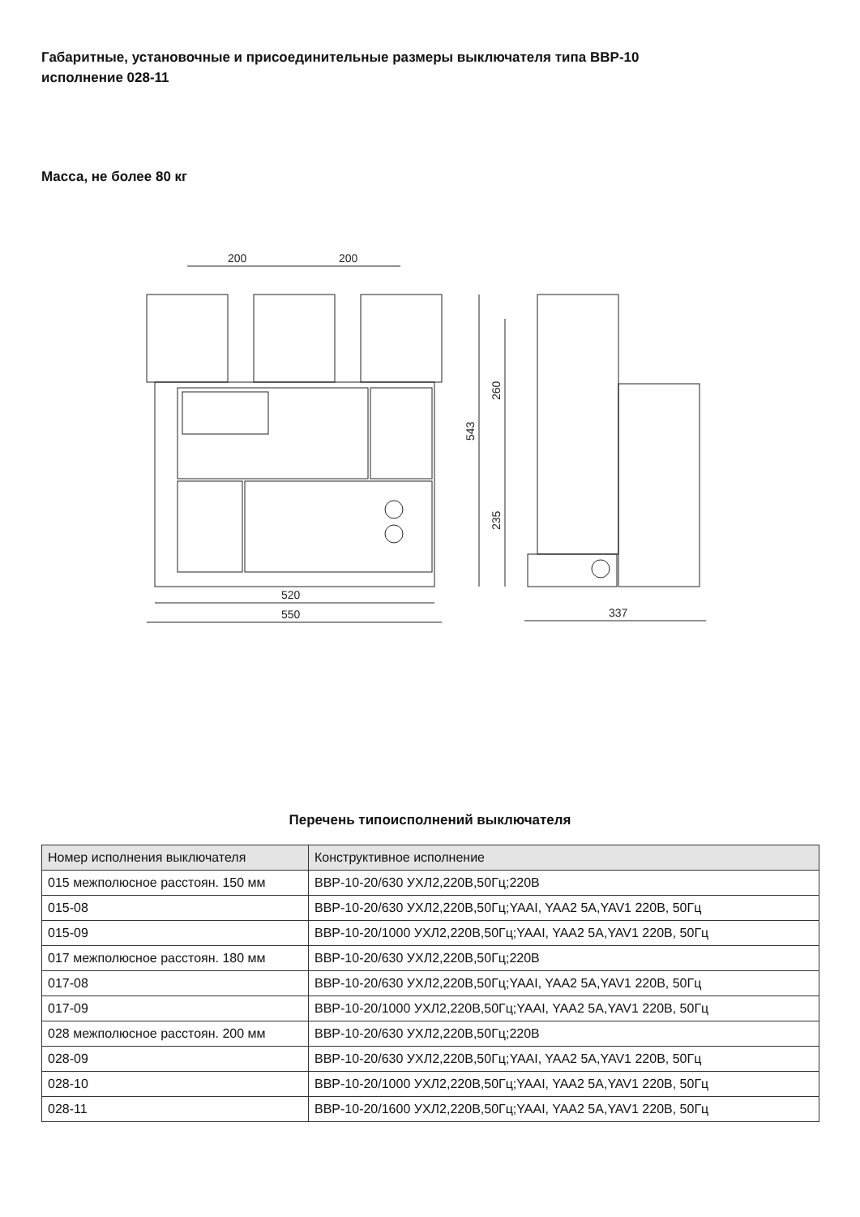Габаритные, установочные и присоединительные размеры выключателя типа ВВР-10
исполнение 028-11
Масса, не более 80 кг
520
550
200
200
543
260
235
337
Перечень типоисполнений выключателя
| Номер исполнения выключателя | Конструктивное исполнение |
| --- | --- |
| 015 межполюсное расстоян. 150 мм | ВВР-10-20/630 УХЛ2,220В,50Гц;220В |
| 015-08 | ВВР-10-20/630 УХЛ2,220В,50Гц;YAAI, YAA2 5A,YAV1 220В, 50Гц |
| 015-09 | ВВР-10-20/1000 УХЛ2,220В,50Гц;YAAI, YAA2 5A,YAV1 220В, 50Гц |
| 017 межполюсное расстоян. 180 мм | ВВР-10-20/630 УХЛ2,220В,50Гц;220В |
| 017-08 | ВВР-10-20/630 УХЛ2,220В,50Гц;YAAI, YAA2 5A,YAV1 220В, 50Гц |
| 017-09 | ВВР-10-20/1000 УХЛ2,220В,50Гц;YAAI, YAA2 5A,YAV1 220В, 50Гц |
| 028 межполюсное расстоян. 200 мм | ВВР-10-20/630 УХЛ2,220В,50Гц;220В |
| 028-09 | ВВР-10-20/630 УХЛ2,220В,50Гц;YAAI, YAA2 5A,YAV1 220В, 50Гц |
| 028-10 | ВВР-10-20/1000 УХЛ2,220В,50Гц;YAAI, YAA2 5A,YAV1 220В, 50Гц |
| 028-11 | ВВР-10-20/1600 УХЛ2,220В,50Гц;YAAI, YAA2 5A,YAV1 220В, 50Гц |